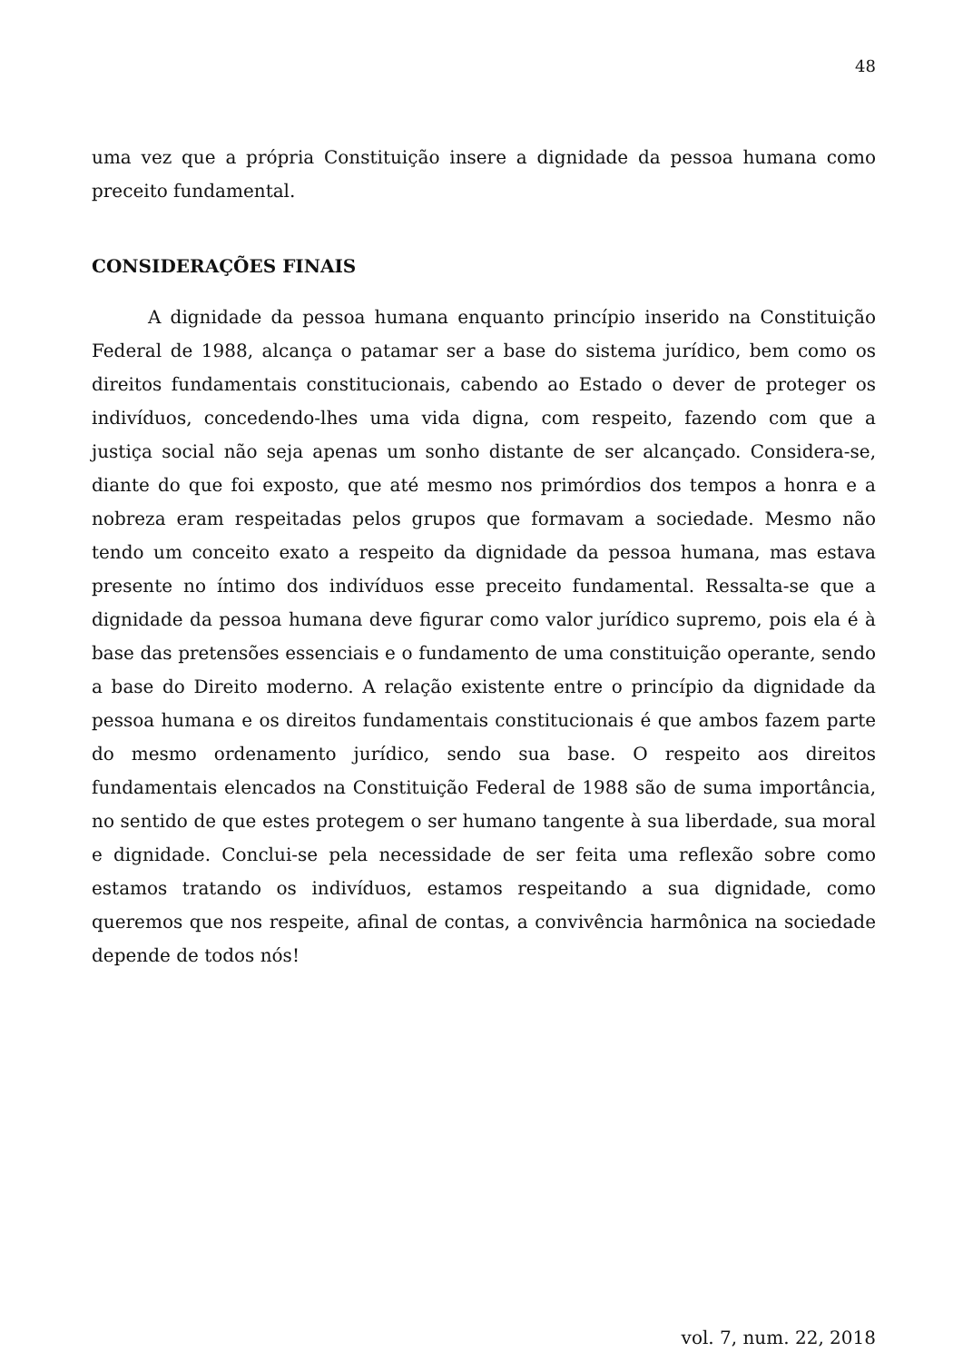48
uma vez que a própria Constituição insere a dignidade da pessoa humana como preceito fundamental.
CONSIDERAÇÕES FINAIS
A dignidade da pessoa humana enquanto princípio inserido na Constituição Federal de 1988, alcança o patamar ser a base do sistema jurídico, bem como os direitos fundamentais constitucionais, cabendo ao Estado o dever de proteger os indivíduos, concedendo-lhes uma vida digna, com respeito, fazendo com que a justiça social não seja apenas um sonho distante de ser alcançado. Considera-se, diante do que foi exposto, que até mesmo nos primórdios dos tempos a honra e a nobreza eram respeitadas pelos grupos que formavam a sociedade. Mesmo não tendo um conceito exato a respeito da dignidade da pessoa humana, mas estava presente no íntimo dos indivíduos esse preceito fundamental. Ressalta-se que a dignidade da pessoa humana deve figurar como valor jurídico supremo, pois ela é à base das pretensões essenciais e o fundamento de uma constituição operante, sendo a base do Direito moderno. A relação existente entre o princípio da dignidade da pessoa humana e os direitos fundamentais constitucionais é que ambos fazem parte do mesmo ordenamento jurídico, sendo sua base. O respeito aos direitos fundamentais elencados na Constituição Federal de 1988 são de suma importância, no sentido de que estes protegem o ser humano tangente à sua liberdade, sua moral e dignidade. Conclui-se pela necessidade de ser feita uma reflexão sobre como estamos tratando os indivíduos, estamos respeitando a sua dignidade, como queremos que nos respeite, afinal de contas, a convivência harmônica na sociedade depende de todos nós!
vol. 7, num. 22, 2018